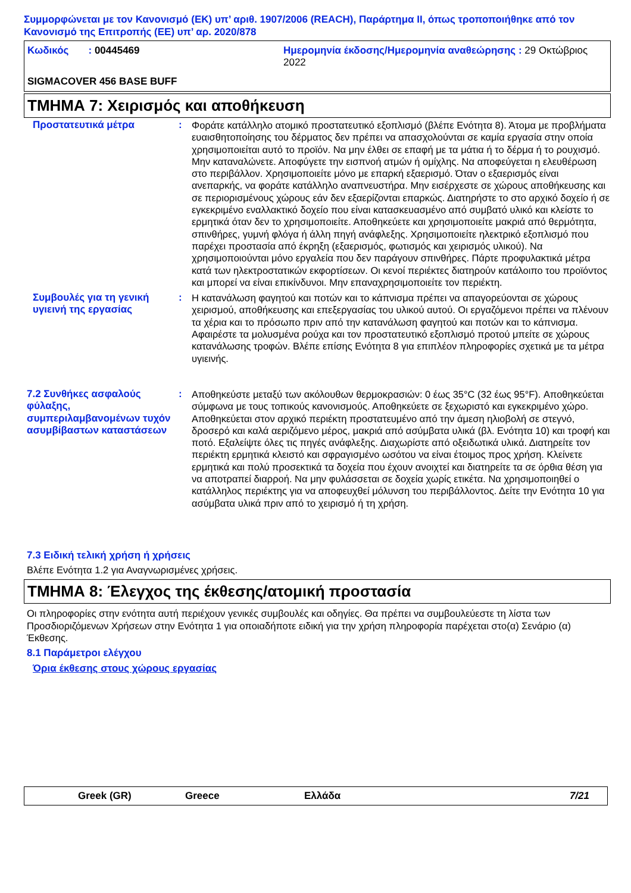Συμμορφώνεται με τον Κανονισμό (ΕΚ) υπ’ αριθ. 1907/2006 (REACH), Παράρτημα II, όπως τροποποιήθηκε από τον Κανονισμό της Επιτροπής (ΕΕ) υπ’ αρ. 2020/878
Κωδικός : 00445469
Ημερομηνία έκδοσης/Ημερομηνία αναθεώρησης : 29 Οκτώβριος 2022
SIGMACOVER 456 BASE BUFF
ΤΜΗΜΑ 7: Χειρισμός και αποθήκευση
Προστατευτικά μέτρα
:
Φοράτε κατάλληλο ατομικό προστατευτικό εξοπλισμό (βλέπε Ενότητα 8). Άτομα με προβλήματα ευαισθητοποίησης του δέρματος δεν πρέπει να απασχολούνται σε καμία εργασία στην οποία χρησιμοποιείται αυτό το προϊόν. Να μην έλθει σε επαφή με τα μάτια ή το δέρμα ή το ρουχισμό. Μην καταναλώνετε. Αποφύγετε την εισπνοή ατμών ή ομίχλης. Να αποφεύγεται η ελευθέρωση στο περιβάλλον. Χρησιμοποιείτε μόνο με επαρκή εξαερισμό. Όταν ο εξαερισμός είναι ανεπαρκής, να φοράτε κατάλληλο αναπνευστήρα. Μην εισέρχεστε σε χώρους αποθήκευσης και σε περιορισμένους χώρους εάν δεν εξαερίζονται επαρκώς. Διατηρήστε το στο αρχικό δοχείο ή σε εγκεκριμένο εναλλακτικό δοχείο που είναι κατασκευασμένο από συμβατό υλικό και κλείστε το ερμητικά όταν δεν το χρησιμοποιείτε. Αποθηκεύετε και χρησιμοποιείτε μακριά από θερμότητα, σπινθήρες, γυμνή φλόγα ή άλλη πηγή ανάφλεξης. Χρησιμοποιείτε ηλεκτρικό εξοπλισμό που παρέχει προστασία από έκρηξη (εξαερισμός, φωτισμός και χειρισμός υλικού). Να χρησιμοποιούνται μόνο εργαλεία που δεν παράγουν σπινθήρες. Πάρτε προφυλακτικά μέτρα κατά των ηλεκτροστατικών εκφορτίσεων. Οι κενοί περιέκτες διατηρούν κατάλοιπο του προϊόντος και μπορεί να είναι επικίνδυνοι. Μην επαναχρησιμοποιείτε τον περιέκτη.
Συμβουλές για τη γενική υγιεινή της εργασίας
:
Η κατανάλωση φαγητού και ποτών και το κάπνισμα πρέπει να απαγορεύονται σε χώρους χειρισμού, αποθήκευσης και επεξεργασίας του υλικού αυτού. Οι εργαζόμενοι πρέπει να πλένουν τα χέρια και το πρόσωπο πριν από την κατανάλωση φαγητού και ποτών και το κάπνισμα. Αφαιρέστε τα μολυσμένα ρούχα και τον προστατευτικό εξοπλισμό προτού μπείτε σε χώρους κατανάλωσης τροφών. Βλέπε επίσης Ενότητα 8 για επιπλέον πληροφορίες σχετικά με τα μέτρα υγιεινής.
7.2 Συνθήκες ασφαλούς φύλαξης, συμπεριλαμβανομένων τυχόν ασυμβίβαστων καταστάσεων
:
Αποθηκεύστε μεταξύ των ακόλουθων θερμοκρασιών: 0 έως 35°C (32 έως 95°F). Αποθηκεύεται σύμφωνα με τους τοπικούς κανονισμούς. Αποθηκεύετε σε ξεχωριστό και εγκεκριμένο χώρο. Αποθηκεύεται στον αρχικό περιέκτη προστατευμένο από την άμεση ηλιοβολή σε στεγνό, δροσερό και καλά αεριζόμενο μέρος, μακριά από ασύμβατα υλικά (βλ. Ενότητα 10) και τροφή και ποτό. Εξαλείψτε όλες τις πηγές ανάφλεξης. Διαχωρίστε από οξειδωτικά υλικά. Διατηρείτε τον περιέκτη ερμητικά κλειστό και σφραγισμένο ωσότου να είναι έτοιμος προς χρήση. Κλείνετε ερμητικά και πολύ προσεκτικά τα δοχεία που έχουν ανοιχτεί και διατηρείτε τα σε όρθια θέση για να αποτραπεί διαρροή. Να μην φυλάσσεται σε δοχεία χωρίς ετικέτα. Να χρησιμοποιηθεί ο κατάλληλος περιέκτης για να αποφευχθεί μόλυνση του περιβάλλοντος. Δείτε την Ενότητα 10 για ασύμβατα υλικά πριν από το χειρισμό ή τη χρήση.
7.3 Ειδική τελική χρήση ή χρήσεις
Βλέπε Ενότητα 1.2 για Αναγνωρισμένες χρήσεις.
ΤΜΗΜΑ 8: Έλεγχος της έκθεσης/ατομική προστασία
Οι πληροφορίες στην ενότητα αυτή περιέχουν γενικές συμβουλές και οδηγίες. Θα πρέπει να συμβουλεύεστε τη λίστα των Προσδιοριζόμενων Χρήσεων στην Ενότητα 1 για οποιαδήποτε ειδική για την χρήση πληροφορία παρέχεται στο(α) Σενάριο (α) Έκθεσης.
8.1 Παράμετροι ελέγχου
Όρια έκθεσης στους χώρους εργασίας
Greek (GR)
Greece
Ελλάδα
7/21